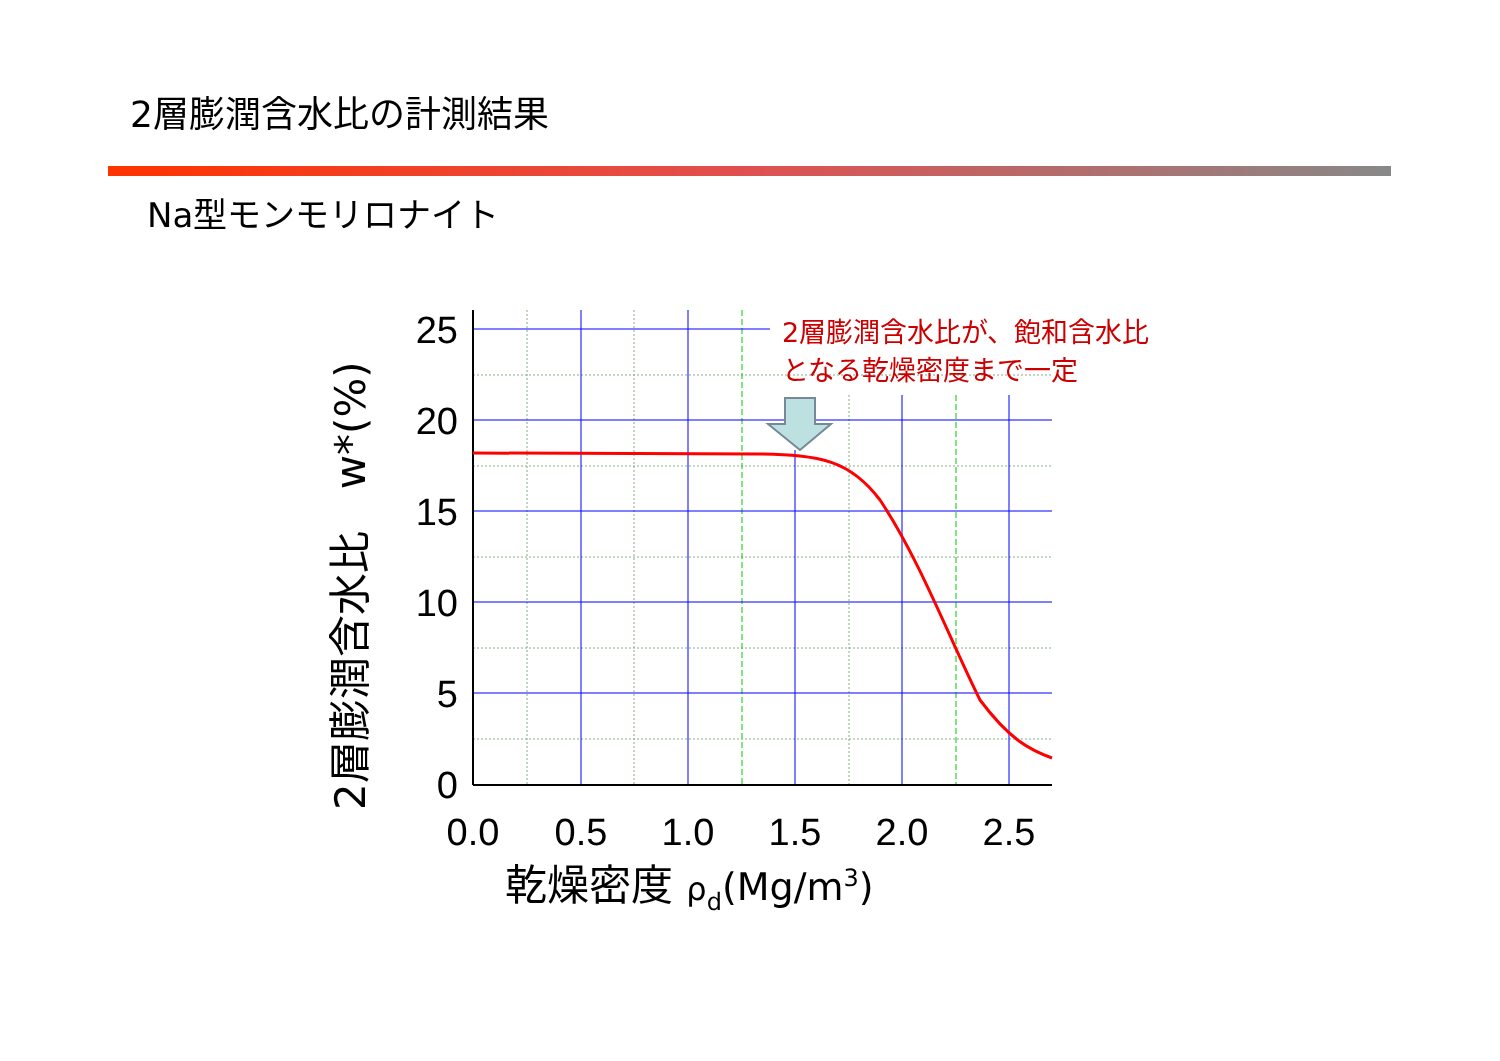2層膨潤含水比の計測結果
Na型モンモリロナイト
25
20
15
10
5
0
0.0
0.5
1.0
1.5
2.0
2.5
乾燥密度 ρd(Mg/m3)
2層膨潤含水比　w*(%)
2層膨潤含水比が、飽和含水比
となる乾燥密度まで一定